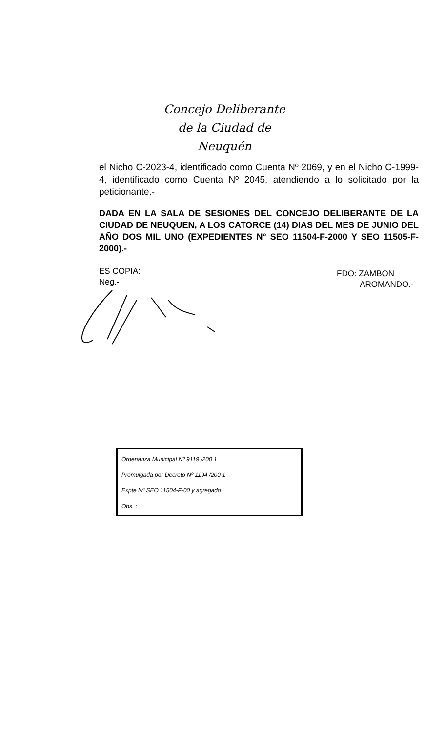Concejo Deliberante
de la Ciudad de Neuquén
el Nicho C-2023-4, identificado como Cuenta Nº 2069, y en el Nicho C-1999-4, identificado como Cuenta Nº 2045, atendiendo a lo solicitado por la peticionante.-
DADA EN LA SALA DE SESIONES DEL CONCEJO DELIBERANTE DE LA CIUDAD DE NEUQUEN, A LOS CATORCE (14) DIAS DEL MES DE JUNIO DEL AÑO DOS MIL UNO (EXPEDIENTES N° SEO 11504-F-2000 Y SEO 11505-F-2000).-
ES COPIA:
Neg.-
FDO: ZAMBON
AROMANDO.-
Ordenanza Municipal Nº 9119 /200 1
Promulgada por Decreto Nº 1194 /200 1
Expte Nº SEO 11504-F-00 y agregado
Obs. :